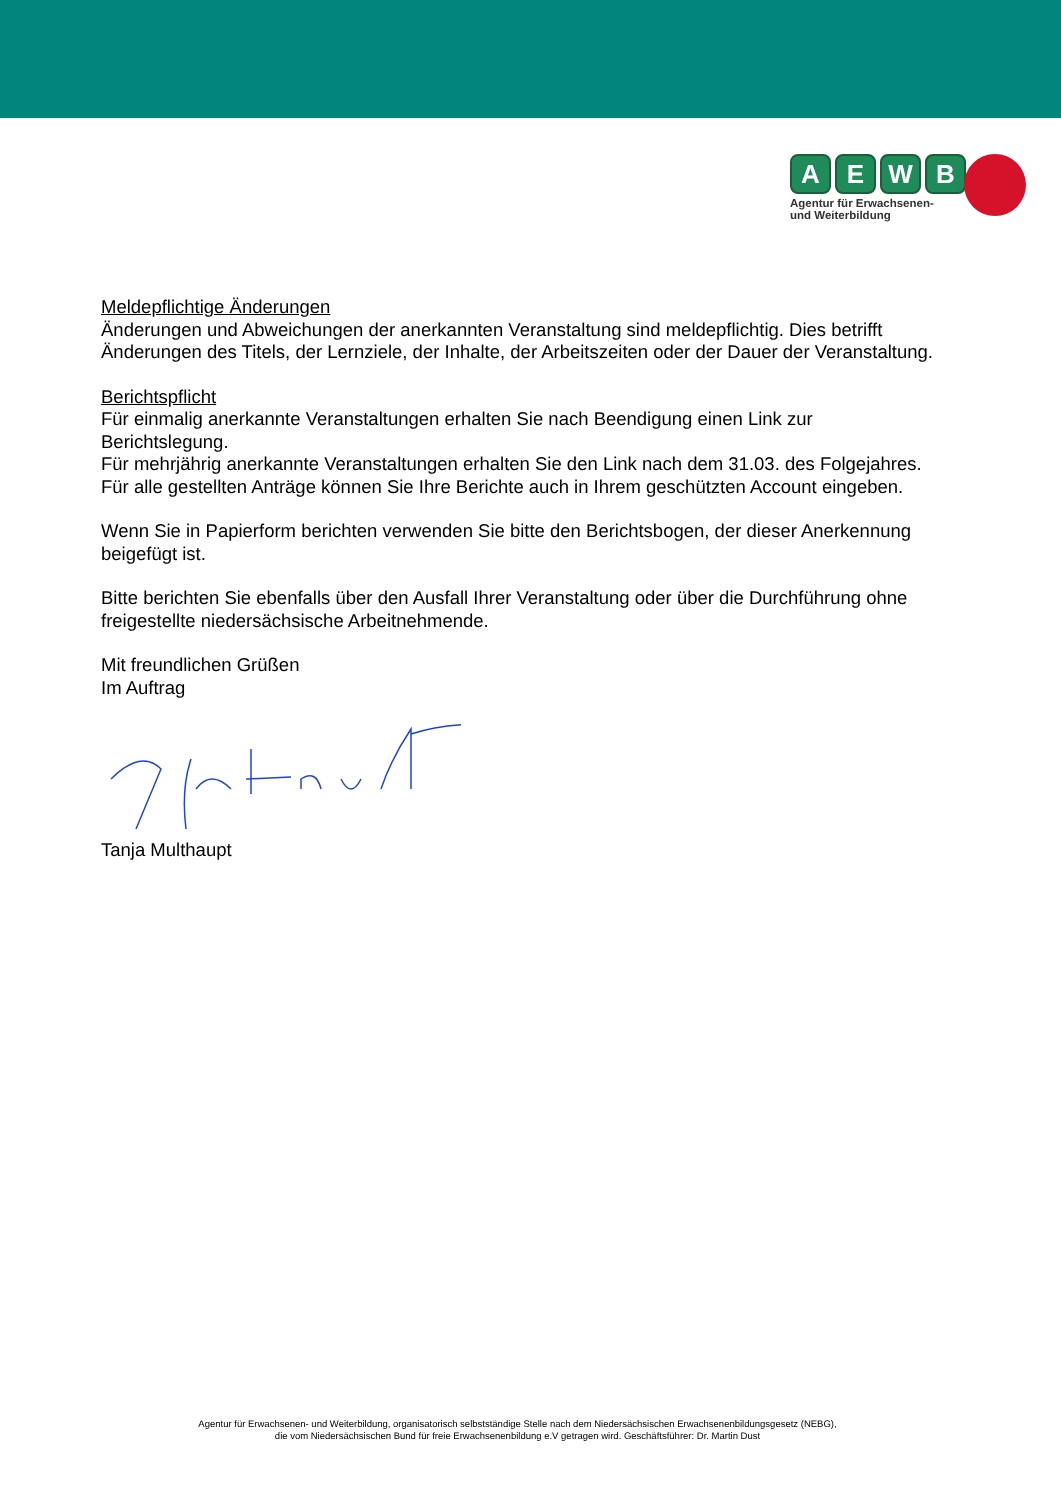AEWB
Agentur für Erwachsenen-
und Weiterbildung
Meldepflichtige Änderungen
Änderungen und Abweichungen der anerkannten Veranstaltung sind meldepflichtig. Dies betrifft Änderungen des Titels, der Lernziele, der Inhalte, der Arbeitszeiten oder der Dauer der Veranstaltung.
Berichtspflicht
Für einmalig anerkannte Veranstaltungen erhalten Sie nach Beendigung einen Link zur Berichtslegung.
Für mehrjährig anerkannte Veranstaltungen erhalten Sie den Link nach dem 31.03. des Folgejahres.
Für alle gestellten Anträge können Sie Ihre Berichte auch in Ihrem geschützten Account eingeben.
Wenn Sie in Papierform berichten verwenden Sie bitte den Berichtsbogen, der dieser Anerkennung beigefügt ist.
Bitte berichten Sie ebenfalls über den Ausfall Ihrer Veranstaltung oder über die Durchführung ohne freigestellte niedersächsische Arbeitnehmende.
Mit freundlichen Grüßen
Im Auftrag
Tanja Multhaupt
Agentur für Erwachsenen- und Weiterbildung, organisatorisch selbstständige Stelle nach dem Niedersächsischen Erwachsenenbildungsgesetz (NEBG),
die vom Niedersächsischen Bund für freie Erwachsenenbildung e.V getragen wird. Geschäftsführer: Dr. Martin Dust